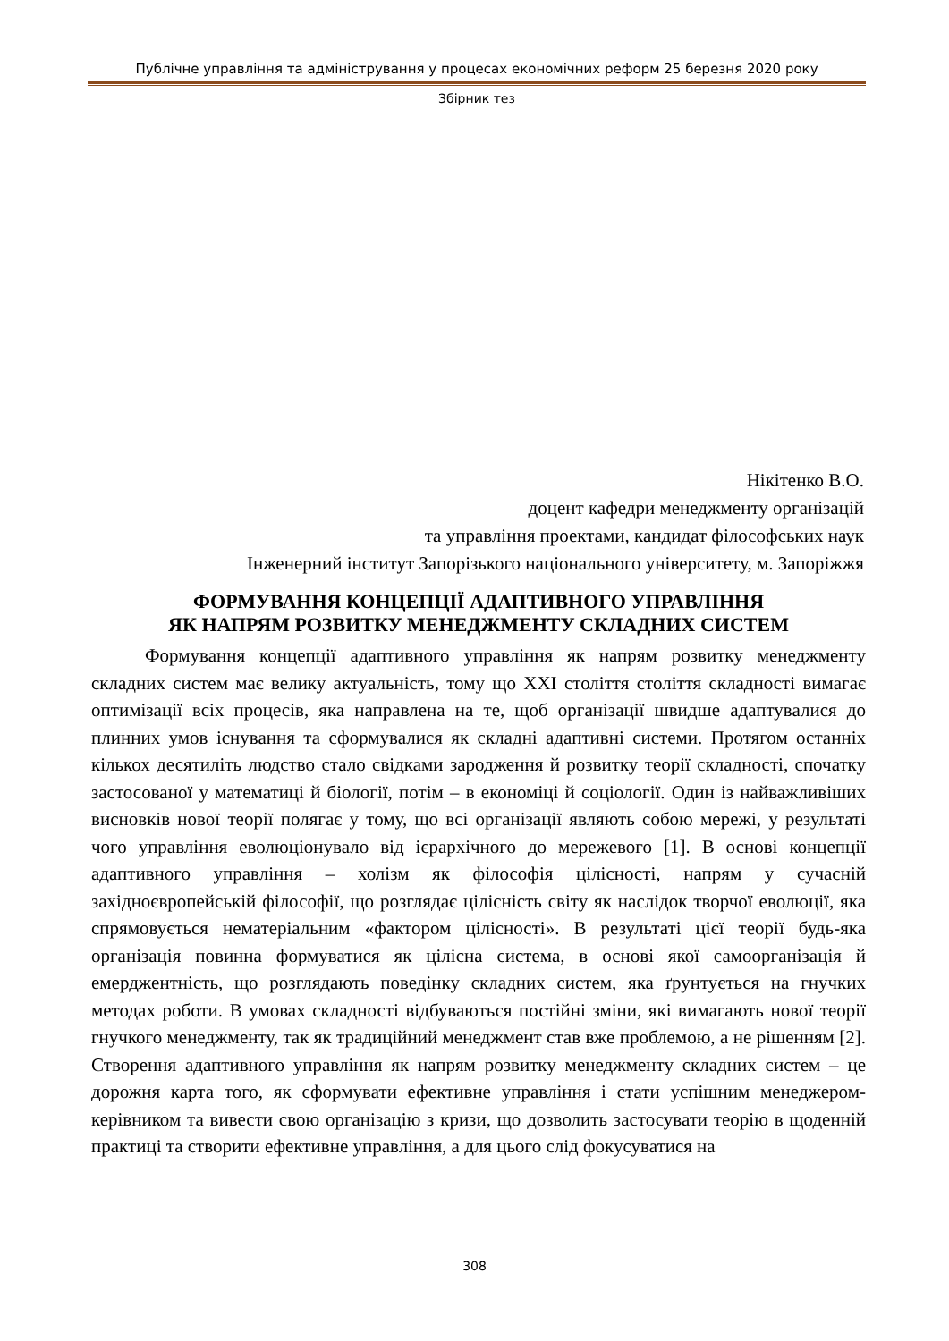Публічне управління та адміністрування у процесах економічних реформ 25 березня 2020 року
Збірник тез
Нікітенко В.О.
доцент кафедри менеджменту організацій
та управління проектами, кандидат філософських наук
Інженерний інститут Запорізького національного університету, м. Запоріжжя
ФОРМУВАННЯ КОНЦЕПЦІЇ АДАПТИВНОГО УПРАВЛІННЯ
ЯК НАПРЯМ РОЗВИТКУ МЕНЕДЖМЕНТУ СКЛАДНИХ СИСТЕМ
Формування концепції адаптивного управління як напрям розвитку менеджменту складних систем має велику актуальність, тому що XXI століття століття складності вимагає оптимізації всіх процесів, яка направлена на те, щоб організації швидше адаптувалися до плинних умов існування та сформувалися як складні адаптивні системи. Протягом останніх кількох десятиліть людство стало свідками зародження й розвитку теорії складності, спочатку застосованої у математиці й біології, потім – в економіці й соціології. Один із найважливіших висновків нової теорії полягає у тому, що всі організації являють собою мережі, у результаті чого управління еволюціонувало від ієрархічного до мережевого [1]. В основі концепції адаптивного управління – холізм як філософія цілісності, напрям у сучасній західноєвропейській філософії, що розглядає цілісність світу як наслідок творчої еволюції, яка спрямовується нематеріальним «фактором цілісності». В результаті цієї теорії будь-яка організація повинна формуватися як цілісна система, в основі якої самоорганізація й емерджентність, що розглядають поведінку складних систем, яка ґрунтується на гнучких методах роботи. В умовах складності відбуваються постійні зміни, які вимагають нової теорії гнучкого менеджменту, так як традиційний менеджмент став вже проблемою, а не рішенням [2]. Створення адаптивного управління як напрям розвитку менеджменту складних систем – це дорожня карта того, як сформувати ефективне управління і стати успішним менеджером-керівником та вивести свою організацію з кризи, що дозволить застосувати теорію в щоденній практиці та створити ефективне управління, а для цього слід фокусуватися на
308